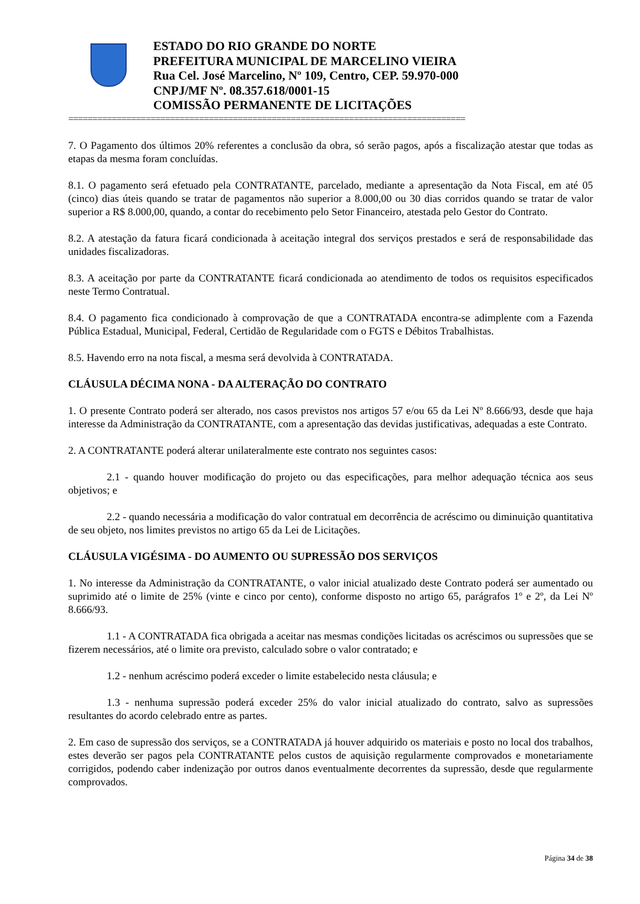ESTADO DO RIO GRANDE DO NORTE
PREFEITURA MUNICIPAL DE MARCELINO VIEIRA
Rua Cel. José Marcelino, Nº 109, Centro, CEP. 59.970-000
CNPJ/MF Nº. 08.357.618/0001-15
COMISSÃO PERMANENTE DE LICITAÇÕES
==================================================================================
7. O Pagamento dos últimos 20% referentes a conclusão da obra, só serão pagos, após a fiscalização atestar que todas as etapas da mesma foram concluídas.
8.1. O pagamento será efetuado pela CONTRATANTE, parcelado, mediante a apresentação da Nota Fiscal, em até 05 (cinco) dias úteis quando se tratar de pagamentos não superior a 8.000,00 ou 30 dias corridos quando se tratar de valor superior a R$ 8.000,00, quando, a contar do recebimento pelo Setor Financeiro, atestada pelo Gestor do Contrato.
8.2. A atestação da fatura ficará condicionada à aceitação integral dos serviços prestados e será de responsabilidade das unidades fiscalizadoras.
8.3. A aceitação por parte da CONTRATANTE ficará condicionada ao atendimento de todos os requisitos especificados neste Termo Contratual.
8.4. O pagamento fica condicionado à comprovação de que a CONTRATADA encontra-se adimplente com a Fazenda Pública Estadual, Municipal, Federal, Certidão de Regularidade com o FGTS e Débitos Trabalhistas.
8.5. Havendo erro na nota fiscal, a mesma será devolvida à CONTRATADA.
CLÁUSULA DÉCIMA NONA - DA ALTERAÇÃO DO CONTRATO
1. O presente Contrato poderá ser alterado, nos casos previstos nos artigos 57 e/ou 65 da Lei Nº 8.666/93, desde que haja interesse da Administração da CONTRATANTE, com a apresentação das devidas justificativas, adequadas a este Contrato.
2. A CONTRATANTE poderá alterar unilateralmente este contrato nos seguintes casos:
2.1 - quando houver modificação do projeto ou das especificações, para melhor adequação técnica aos seus objetivos; e
2.2 - quando necessária a modificação do valor contratual em decorrência de acréscimo ou diminuição quantitativa de seu objeto, nos limites previstos no artigo 65 da Lei de Licitações.
CLÁUSULA VIGÉSIMA - DO AUMENTO OU SUPRESSÃO DOS SERVIÇOS
1. No interesse da Administração da CONTRATANTE, o valor inicial atualizado deste Contrato poderá ser aumentado ou suprimido até o limite de 25% (vinte e cinco por cento), conforme disposto no artigo 65, parágrafos 1º e 2º, da Lei Nº 8.666/93.
1.1 - A CONTRATADA fica obrigada a aceitar nas mesmas condições licitadas os acréscimos ou supressões que se fizerem necessários, até o limite ora previsto, calculado sobre o valor contratado; e
1.2 - nenhum acréscimo poderá exceder o limite estabelecido nesta cláusula; e
1.3 - nenhuma supressão poderá exceder 25% do valor inicial atualizado do contrato, salvo as supressões resultantes do acordo celebrado entre as partes.
2. Em caso de supressão dos serviços, se a CONTRATADA já houver adquirido os materiais e posto no local dos trabalhos, estes deverão ser pagos pela CONTRATANTE pelos custos de aquisição regularmente comprovados e monetariamente corrigidos, podendo caber indenização por outros danos eventualmente decorrentes da supressão, desde que regularmente comprovados.
Página 34 de 38